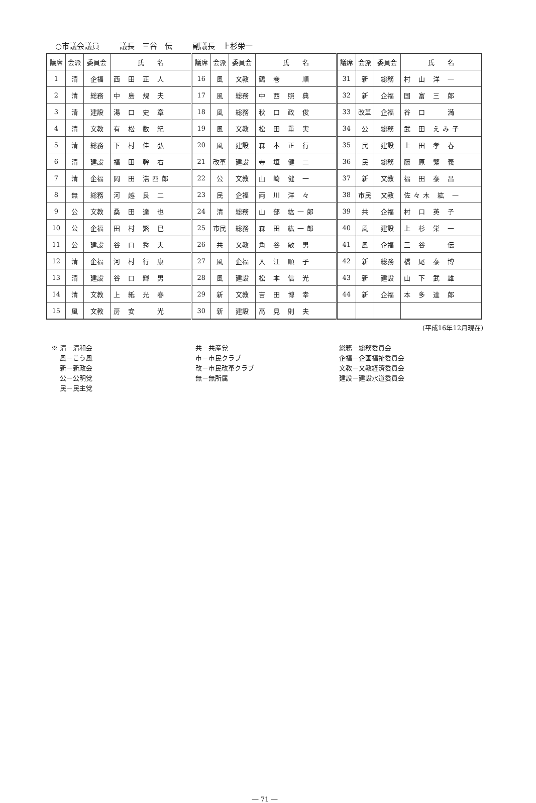○市議会議員 議長　三谷　伝 副議長　上杉栄一
| 議席 | 会派 | 委員会 | 氏 名 | 議席 | 会派 | 委員会 | 氏 名 | 議席 | 会派 | 委員会 | 氏 名 |
| --- | --- | --- | --- | --- | --- | --- | --- | --- | --- | --- | --- |
| 1 | 清 | 企福 | 西 田 正 人 | 16 | 風 | 文教 | 鶴 巻 順 | 31 | 新 | 総務 | 村 山 洋 一 |
| 2 | 清 | 総務 | 中 島 規 夫 | 17 | 風 | 総務 | 中 西 照 典 | 32 | 新 | 企福 | 国 富 三 郎 |
| 3 | 清 | 建設 | 湯 口 史 章 | 18 | 風 | 総務 | 秋 口 政 俊 | 33 | 改革 | 企福 | 谷 口 満 |
| 4 | 清 | 文教 | 有 松 数 紀 | 19 | 風 | 文教 | 松 田 重 実 | 34 | 公 | 総務 | 武 田 えみ子 |
| 5 | 清 | 総務 | 下 村 佳 弘 | 20 | 風 | 建設 | 森 本 正 行 | 35 | 民 | 建設 | 上 田 孝 春 |
| 6 | 清 | 建設 | 福 田 幹 右 | 21 | 改革 | 建設 | 寺 垣 健 二 | 36 | 民 | 総務 | 藤 原 繁 義 |
| 7 | 清 | 企福 | 岡 田 浩四郎 | 22 | 公 | 文教 | 山 崎 健 一 | 37 | 新 | 文教 | 福 田 泰 昌 |
| 8 | 無 | 総務 | 河 越 良 二 | 23 | 民 | 企福 | 両 川 洋 々 | 38 | 市民 | 文教 | 佐々木 紘 一 |
| 9 | 公 | 文教 | 桑 田 達 也 | 24 | 清 | 総務 | 山 部 紘一郎 | 39 | 共 | 企福 | 村 口 英 子 |
| 10 | 公 | 企福 | 田 村 繁 巳 | 25 | 市民 | 総務 | 森 田 紘一郎 | 40 | 風 | 建設 | 上 杉 栄 一 |
| 11 | 公 | 建設 | 谷 口 秀 夫 | 26 | 共 | 文教 | 角 谷 敏 男 | 41 | 風 | 企福 | 三 谷 伝 |
| 12 | 清 | 企福 | 河 村 行 康 | 27 | 風 | 企福 | 入 江 順 子 | 42 | 新 | 総務 | 橋 尾 泰 博 |
| 13 | 清 | 建設 | 谷 口 輝 男 | 28 | 風 | 建設 | 松 本 信 光 | 43 | 新 | 建設 | 山 下 武 雄 |
| 14 | 清 | 文教 | 上 紙 光 春 | 29 | 新 | 文教 | 吉 田 博 幸 | 44 | 新 | 企福 | 本 多 達 郎 |
| 15 | 風 | 文教 | 房 安 光 | 30 | 新 | 建設 | 高 見 則 夫 | | | | |
(平成16年12月現在)
※ 清－清和会
　 風－こう風
　 新－新政会
　 公－公明党
　 民－民主党
共－共産党
市－市民クラブ
改－市民改革クラブ
無－無所属
総務－総務委員会
企福－企画福祉委員会
文教－文教経済委員会
建設－建設水道委員会
― 71 ―